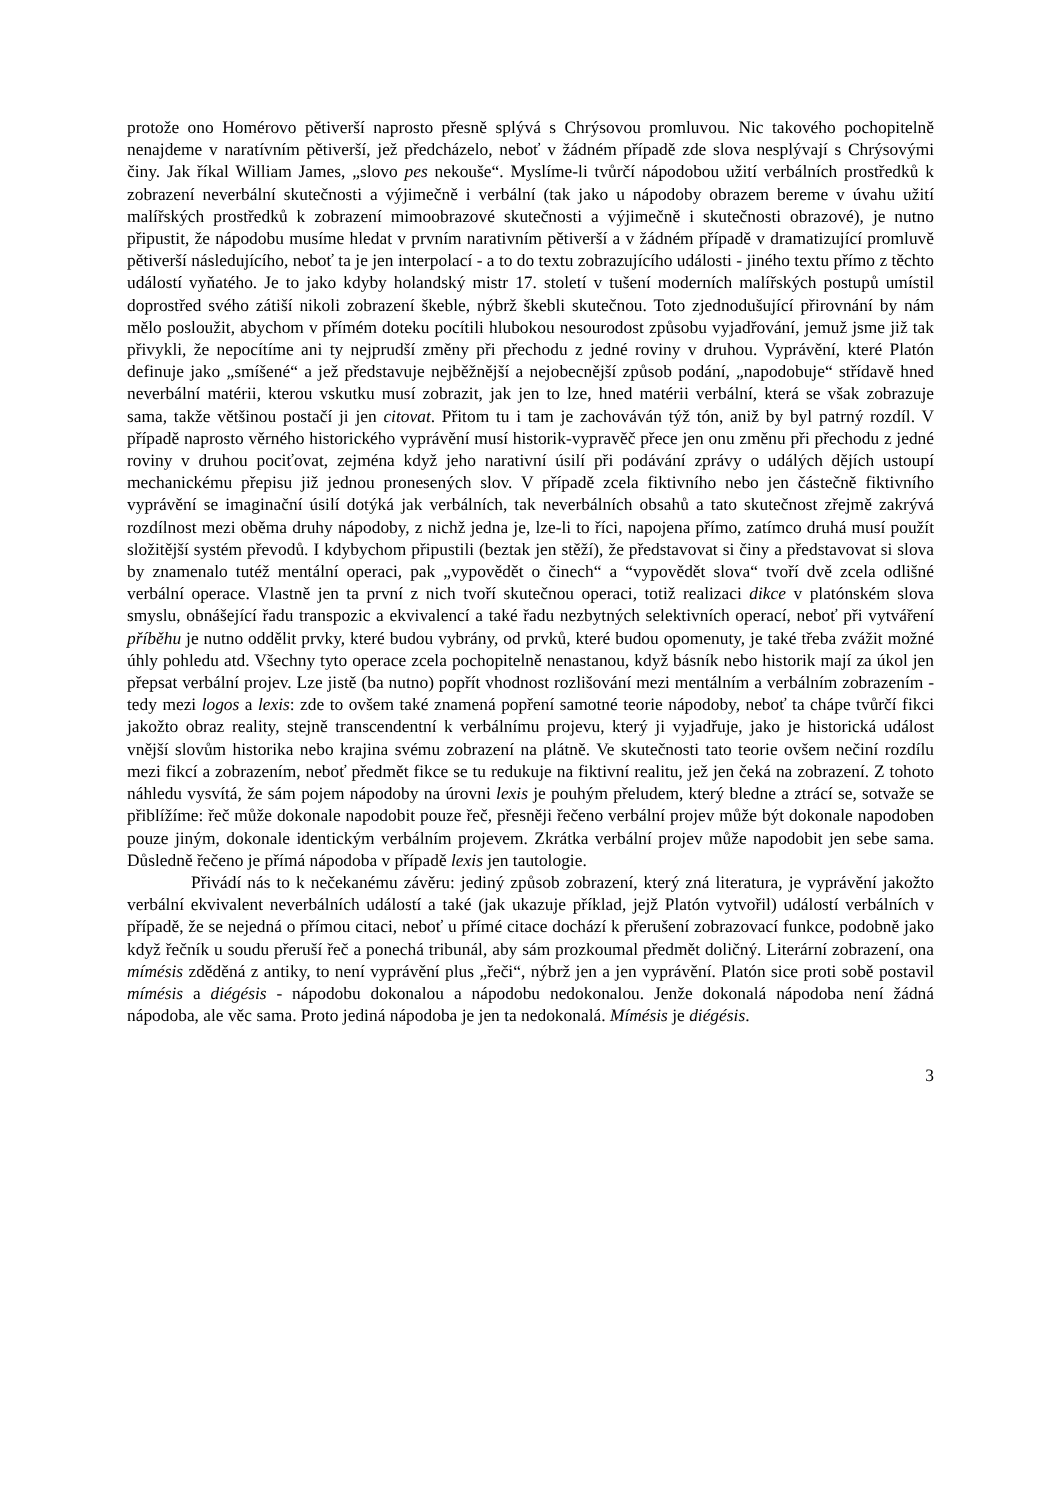protože ono Homérovo pětiverší naprosto přesně splývá s Chrýsovou promluvou. Nic takového pochopitelně nenajdeme v naratívním pětiverší, jež předcházelo, neboť v žádném případě zde slova nesplývají s Chrýsovými činy. Jak říkal William James, „slovo pes nekouše“. Myslíme-li tvůrčí nápodobou užití verbálních prostředků k zobrazení neverbální skutečnosti a výjimečně i verbální (tak jako u nápodoby obrazem bereme v úvahu užití malířských prostředků k zobrazení mimoobrazové skutečnosti a výjimečně i skutečnosti obrazové), je nutno připustit, že nápodobu musíme hledat v prvním narativním pětiverší a v žádném případě v dramatizující promluvě pětiverší následujícího, neboť ta je jen interpolací - a to do textu zobrazujícího události - jiného textu přímo z těchto událostí vyňatého. Je to jako kdyby holandský mistr 17. století v tušení moderních malířských postupů umístil doprostřed svého zátiší nikoli zobrazení škeble, nýbrž škebli skutečnou. Toto zjednodušující přirovnání by nám mělo posloužit, abychom v přímém doteku pocítili hlubokou nesourodost způsobu vyjadřování, jemuž jsme již tak přivykli, že nepocítíme ani ty nejprudší změny při přechodu z jedné roviny v druhou. Vyprávění, které Platón definuje jako „smíšené“ a jež představuje nejběžnější a nejobecnější způsob podání, „napodobuje“ střídavě hned neverbální matérii, kterou vskutku musí zobrazit, jak jen to lze, hned matérii verbální, která se však zobrazuje sama, takže většinou postačí ji jen citovat. Přitom tu i tam je zachováván týž tón, aniž by byl patrný rozdíl. V případě naprosto věrného historického vyprávění musí historik-vypravěč přece jen onu změnu při přechodu z jedné roviny v druhou pociťovat, zejména když jeho narativní úsilí při podávání zprávy o událých dějích ustoupí mechanickému přepisu již jednou pronesených slov. V případě zcela fiktivního nebo jen částečně fiktivního vyprávění se imaginační úsilí dotýká jak verbálních, tak neverbálních obsahů a tato skutečnost zřejmě zakrývá rozdílnost mezi oběma druhy nápodoby, z nichž jedna je, lze-li to říci, napojena přímo, zatímco druhá musí použít složitější systém převodů. I kdybychom připustili (beztak jen stěží), že představovat si činy a představovat si slova by znamenalo tutéž mentální operaci, pak „vypovědět o činech“ a “vypovědět slova“ tvoří dvě zcela odlišné verbální operace. Vlastně jen ta první z nich tvoří skutečnou operaci, totiž realizaci dikce v platónském slova smyslu, obnášející řadu transpozic a ekvivalencí a také řadu nezbytných selektivních operací, neboť při vytváření příběhu je nutno oddělit prvky, které budou vybrány, od prvků, které budou opomenuty, je také třeba zvážit možné úhly pohledu atd. Všechny tyto operace zcela pochopitelně nenastanou, když básník nebo historik mají za úkol jen přepsat verbální projev. Lze jistě (ba nutno) popřít vhodnost rozlišování mezi mentálním a verbálním zobrazením - tedy mezi logos a lexis: zde to ovšem také znamená popření samotné teorie nápodoby, neboť ta chápe tvůrčí fikci jakožto obraz reality, stejně transcendentní k verbálnímu projevu, který ji vyjadřuje, jako je historická událost vnější slovům historika nebo krajina svému zobrazení na plátně. Ve skutečnosti tato teorie ovšem nečiní rozdílu mezi fikcí a zobrazením, neboť předmět fikce se tu redukuje na fiktivní realitu, jež jen čeká na zobrazení. Z tohoto náhledu vysvítá, že sám pojem nápodoby na úrovni lexis je pouhým přeludem, který bledne a ztrácí se, sotvaže se přiblížíme: řeč může dokonale napodobit pouze řeč, přesněji řečeno verbální projev může být dokonale napodoben pouze jiným, dokonale identickým verbálním projevem. Zkrátka verbální projev může napodobit jen sebe sama. Důsledně řečeno je přímá nápodoba v případě lexis jen tautologie.
Přivádí nás to k nečekanému závěru: jediný způsob zobrazení, který zná literatura, je vyprávění jakožto verbální ekvivalent neverbálních událostí a také (jak ukazuje příklad, jejž Platón vytvořil) událostí verbálních v případě, že se nejedná o přímou citaci, neboť u přímé citace dochází k přerušení zobrazovací funkce, podobně jako když řečník u soudu přeruší řeč a ponechá tribunál, aby sám prozkoumal předmět doličný. Literární zobrazení, ona mímésis zděděná z antiky, to není vyprávění plus „řeči“, nýbrž jen a jen vyprávění. Platón sice proti sobě postavil mímésis a diégésis - nápodobu dokonalou a nápodobu nedokonalou. Jenže dokonalá nápodoba není žádná nápodoba, ale věc sama. Proto jediná nápodoba je jen ta nedokonalá. Mímésis je diégésis.
3